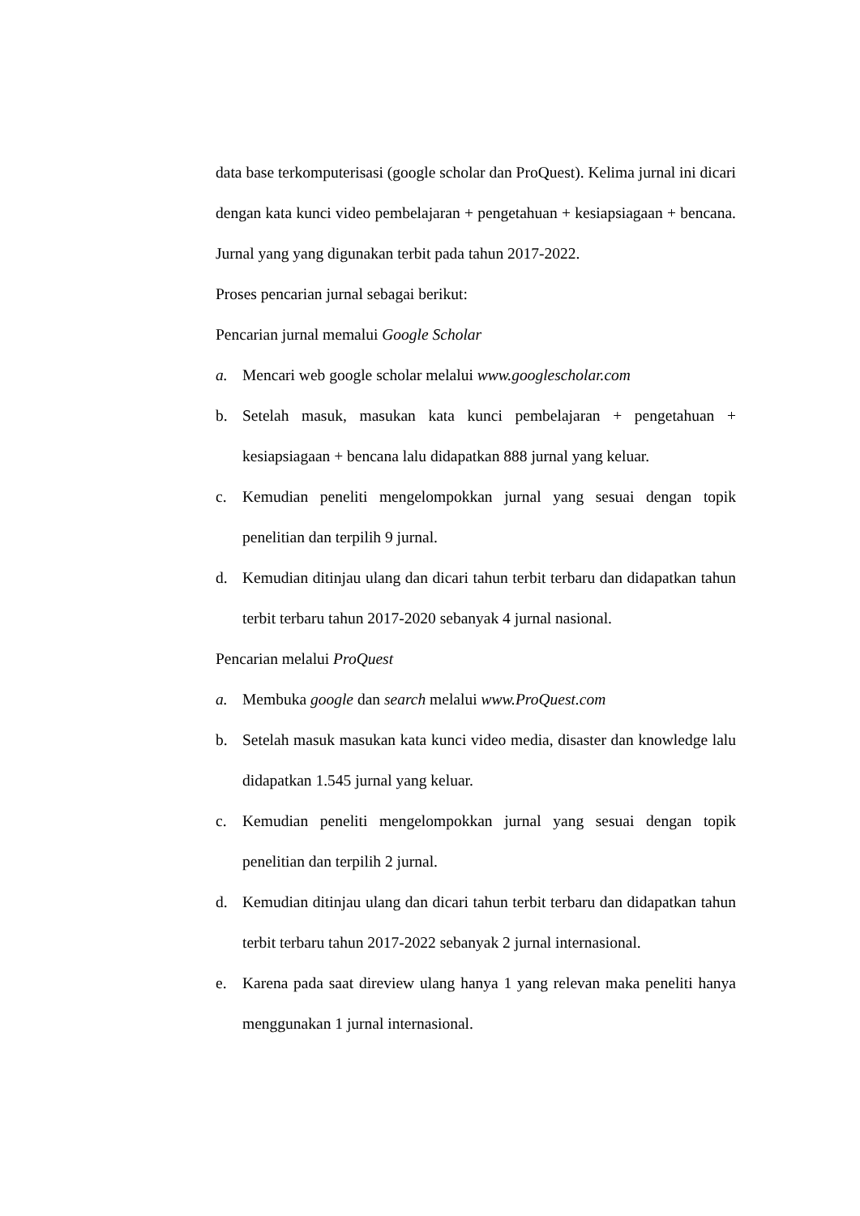data base terkomputerisasi (google scholar dan ProQuest). Kelima jurnal ini dicari dengan kata kunci video pembelajaran + pengetahuan + kesiapsiagaan + bencana. Jurnal yang yang digunakan terbit pada tahun 2017-2022.
Proses pencarian jurnal sebagai berikut:
Pencarian jurnal memalui Google Scholar
a. Mencari web google scholar melalui www.googlescholar.com
b. Setelah masuk, masukan kata kunci pembelajaran + pengetahuan + kesiapsiagaan + bencana lalu didapatkan 888 jurnal yang keluar.
c. Kemudian peneliti mengelompokkan jurnal yang sesuai dengan topik penelitian dan terpilih 9 jurnal.
d. Kemudian ditinjau ulang dan dicari tahun terbit terbaru dan didapatkan tahun terbit terbaru tahun 2017-2020 sebanyak 4 jurnal nasional.
Pencarian melalui ProQuest
a. Membuka google dan search melalui www.ProQuest.com
b. Setelah masuk masukan kata kunci video media, disaster dan knowledge lalu didapatkan 1.545 jurnal yang keluar.
c. Kemudian peneliti mengelompokkan jurnal yang sesuai dengan topik penelitian dan terpilih 2 jurnal.
d. Kemudian ditinjau ulang dan dicari tahun terbit terbaru dan didapatkan tahun terbit terbaru tahun 2017-2022 sebanyak 2 jurnal internasional.
e. Karena pada saat direview ulang hanya 1 yang relevan maka peneliti hanya menggunakan 1 jurnal internasional.